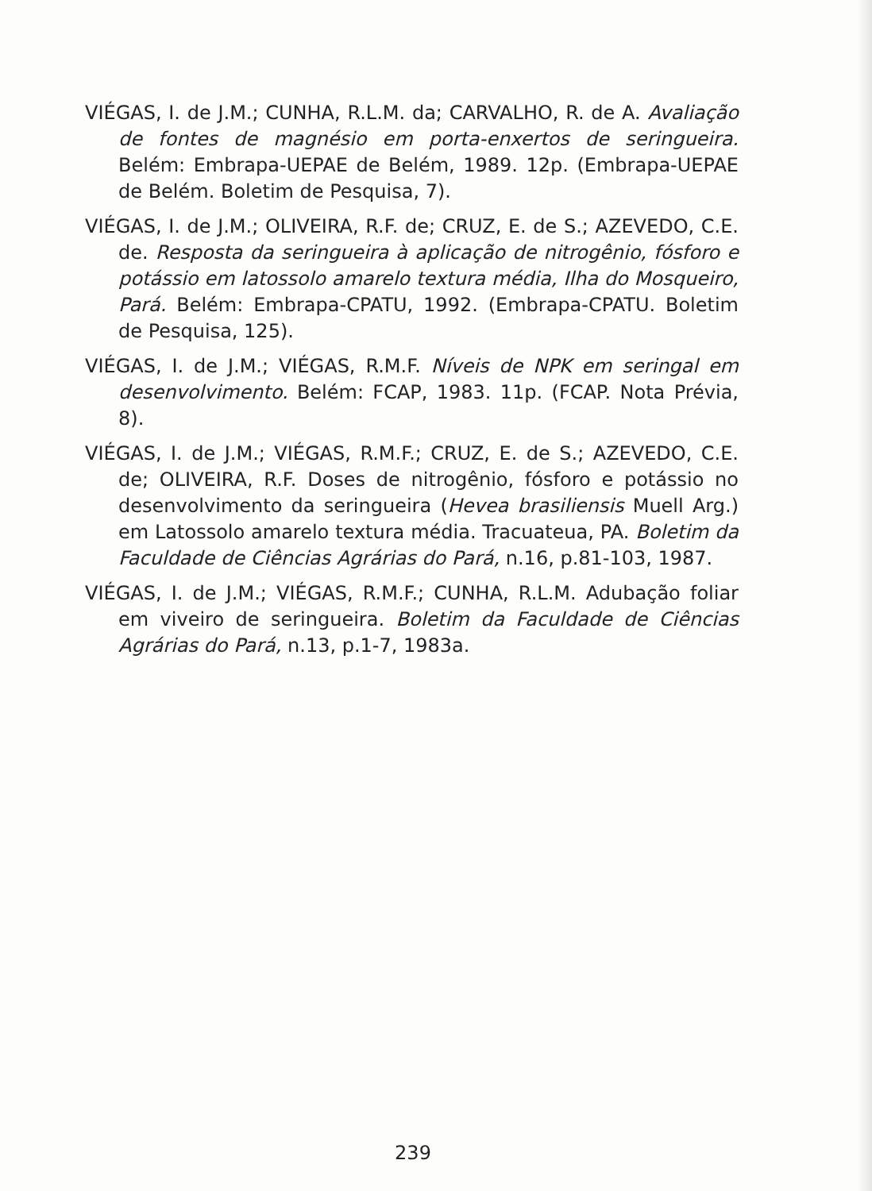VIÉGAS, I. de J.M.; CUNHA, R.L.M. da; CARVALHO, R. de A. Avaliação de fontes de magnésio em porta-enxertos de seringueira. Belém: Embrapa-UEPAE de Belém, 1989. 12p. (Embrapa-UEPAE de Belém. Boletim de Pesquisa, 7).
VIÉGAS, I. de J.M.; OLIVEIRA, R.F. de; CRUZ, E. de S.; AZEVEDO, C.E. de. Resposta da seringueira à aplicação de nitrogênio, fósforo e potássio em latossolo amarelo textura média, Ilha do Mosqueiro, Pará. Belém: Embrapa-CPATU, 1992. (Embrapa-CPATU. Boletim de Pesquisa, 125).
VIÉGAS, I. de J.M.; VIÉGAS, R.M.F. Níveis de NPK em seringal em desenvolvimento. Belém: FCAP, 1983. 11p. (FCAP. Nota Prévia, 8).
VIÉGAS, I. de J.M.; VIÉGAS, R.M.F.; CRUZ, E. de S.; AZEVEDO, C.E. de; OLIVEIRA, R.F. Doses de nitrogênio, fósforo e potássio no desenvolvimento da seringueira (Hevea brasiliensis Muell Arg.) em Latossolo amarelo textura média. Tracuateua, PA. Boletim da Faculdade de Ciências Agrárias do Pará, n.16, p.81-103, 1987.
VIÉGAS, I. de J.M.; VIÉGAS, R.M.F.; CUNHA, R.L.M. Adubação foliar em viveiro de seringueira. Boletim da Faculdade de Ciências Agrárias do Pará, n.13, p.1-7, 1983a.
239